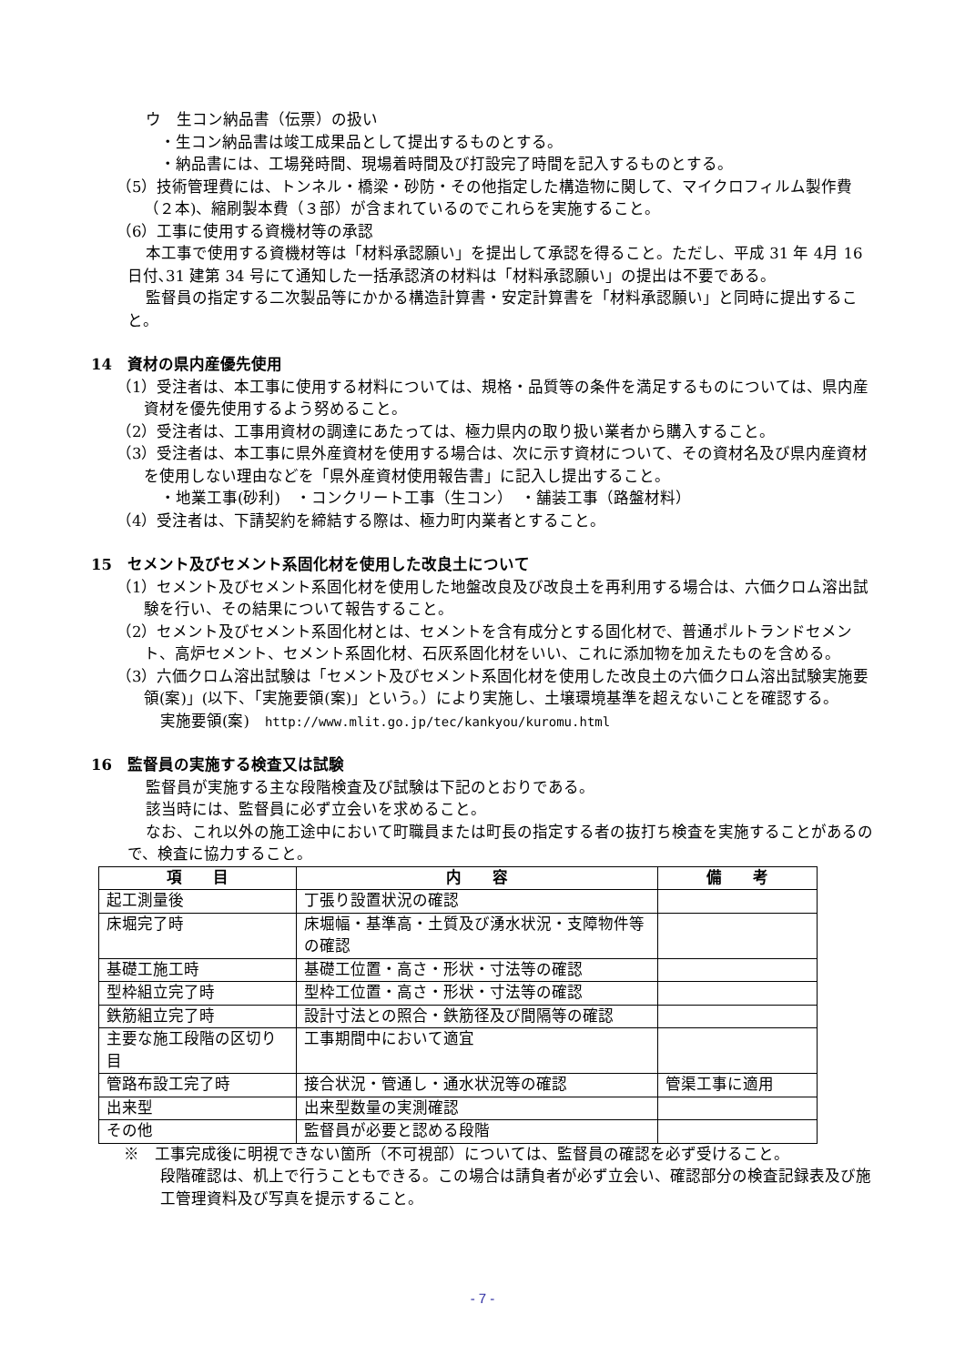ウ　生コン納品書（伝票）の扱い
・生コン納品書は竣工成果品として提出するものとする。
・納品書には、工場発時間、現場着時間及び打設完了時間を記入するものとする。
（5）技術管理費には、トンネル・橋梁・砂防・その他指定した構造物に関して、マイクロフィルム製作費（２本)、縮刷製本費（３部）が含まれているのでこれらを実施すること。
（6）工事に使用する資機材等の承認
本工事で使用する資機材等は「材料承認願い」を提出して承認を得ること。ただし、平成 31 年 4月 16 日付､31 建第 34 号にて通知した一括承認済の材料は「材料承認願い」の提出は不要である。
監督員の指定する二次製品等にかかる構造計算書・安定計算書を「材料承認願い」と同時に提出すること。
14　資材の県内産優先使用
（1）受注者は、本工事に使用する材料については、規格・品質等の条件を満足するものについては、県内産資材を優先使用するよう努めること。
（2）受注者は、工事用資材の調達にあたっては、極力県内の取り扱い業者から購入すること。
（3）受注者は、本工事に県外産資材を使用する場合は、次に示す資材について、その資材名及び県内産資材を使用しない理由などを「県外産資材使用報告書」に記入し提出すること。
・地業工事(砂利)　・コンクリート工事（生コン）　・舗装工事（路盤材料）
（4）受注者は、下請契約を締結する際は、極力町内業者とすること。
15　セメント及びセメント系固化材を使用した改良土について
（1）セメント及びセメント系固化材を使用した地盤改良及び改良土を再利用する場合は、六価クロム溶出試験を行い、その結果について報告すること。
（2）セメント及びセメント系固化材とは、セメントを含有成分とする固化材で、普通ポルトランドセメント、高炉セメント、セメント系固化材、石灰系固化材をいい、これに添加物を加えたものを含める。
（3）六価クロム溶出試験は「セメント及びセメント系固化材を使用した改良土の六価クロム溶出試験実施要領(案)」(以下、「実施要領(案)」という。）により実施し、土壌環境基準を超えないことを確認する。
実施要領(案)　http://www.mlit.go.jp/tec/kankyou/kuromu.html
16　監督員の実施する検査又は試験
監督員が実施する主な段階検査及び試験は下記のとおりである。
該当時には、監督員に必ず立会いを求めること。
なお、これ以外の施工途中において町職員または町長の指定する者の抜打ち検査を実施することがあるので、検査に協力すること。
| 項 目 | 内 容 | 備 考 |
| --- | --- | --- |
| 起工測量後 | 丁張り設置状況の確認 | |
| 床堀完了時 | 床堀幅・基準高・土質及び湧水状況・支障物件等の確認 | |
| 基礎工施工時 | 基礎工位置・高さ・形状・寸法等の確認 | |
| 型枠組立完了時 | 型枠工位置・高さ・形状・寸法等の確認 | |
| 鉄筋組立完了時 | 設計寸法との照合・鉄筋径及び間隔等の確認 | |
| 主要な施工段階の区切り目 | 工事期間中において適宜 | |
| 管路布設工完了時 | 接合状況・管通し・通水状況等の確認 | 管渠工事に適用 |
| 出来型 | 出来型数量の実測確認 | |
| その他 | 監督員が必要と認める段階 | |
※　工事完成後に明視できない箇所（不可視部）については、監督員の確認を必ず受けること。
段階確認は、机上で行うこともできる。この場合は請負者が必ず立会い、確認部分の検査記録表及び施工管理資料及び写真を提示すること。
- 7 -